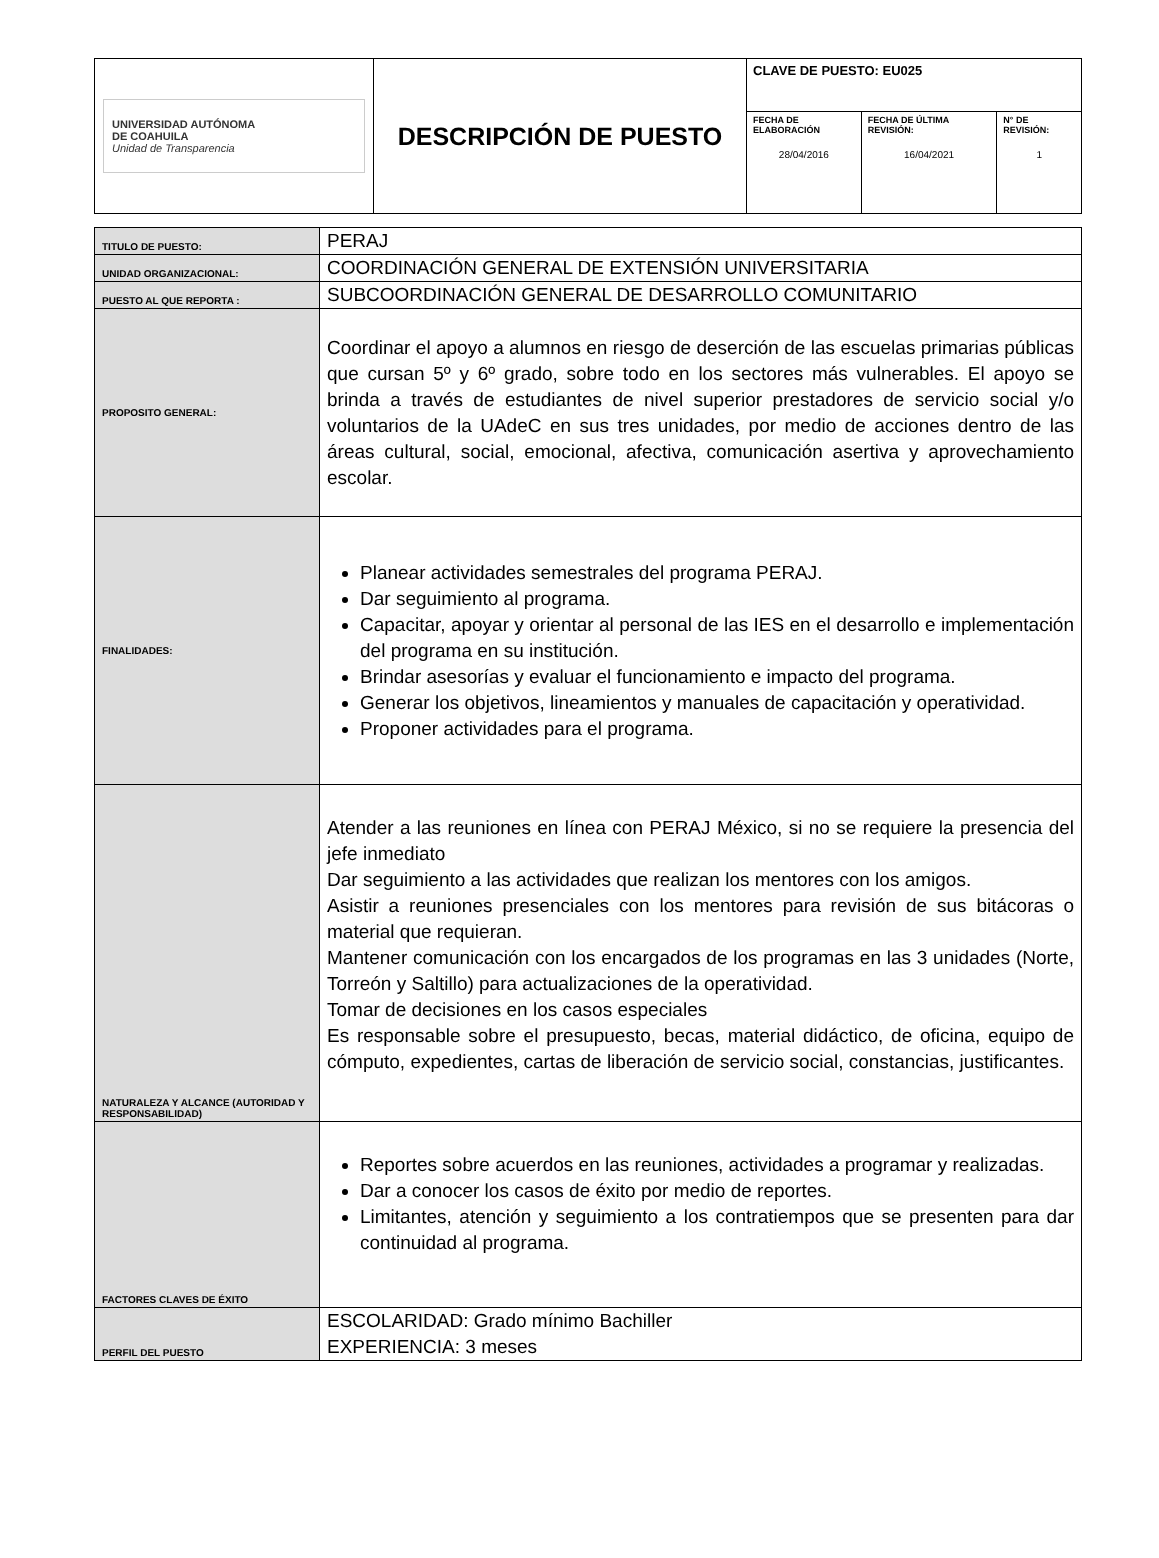| UNIVERSIDAD AUTÓNOMA DE COAHUILA Unidad de Transparencia | DESCRIPCIÓN DE PUESTO | CLAVE DE PUESTO: EU025 | | |
| | | FECHA DE ELABORACIÓN 28/04/2016 | FECHA DE ÚLTIMA REVISIÓN: 16/04/2021 | N° DE REVISIÓN: 1 |
| TITULO DE PUESTO: | PERAJ |
| UNIDAD ORGANIZACIONAL: | COORDINACIÓN GENERAL DE EXTENSIÓN UNIVERSITARIA |
| PUESTO AL QUE REPORTA : | SUBCOORDINACIÓN GENERAL DE DESARROLLO COMUNITARIO |
| PROPOSITO GENERAL: | Coordinar el apoyo a alumnos en riesgo de deserción de las escuelas primarias públicas que cursan 5º y 6º grado, sobre todo en los sectores más vulnerables. El apoyo se brinda a través de estudiantes de nivel superior prestadores de servicio social y/o voluntarios de la UAdeC en sus tres unidades, por medio de acciones dentro de las áreas cultural, social, emocional, afectiva, comunicación asertiva y aprovechamiento escolar. |
| FINALIDADES: | Planear actividades semestrales del programa PERAJ. Dar seguimiento al programa. Capacitar, apoyar y orientar al personal de las IES en el desarrollo e implementación del programa en su institución. Brindar asesorías y evaluar el funcionamiento e impacto del programa. Generar los objetivos, lineamientos y manuales de capacitación y operatividad. Proponer actividades para el programa. |
| NATURALEZA Y ALCANCE (AUTORIDAD Y RESPONSABILIDAD) | Atender a las reuniones en línea con PERAJ México, si no se requiere la presencia del jefe inmediato Dar seguimiento a las actividades que realizan los mentores con los amigos. Asistir a reuniones presenciales con los mentores para revisión de sus bitácoras o material que requieran. Mantener comunicación con los encargados de los programas en las 3 unidades (Norte, Torreón y Saltillo) para actualizaciones de la operatividad. Tomar de decisiones en los casos especiales Es responsable sobre el presupuesto, becas, material didáctico, de oficina, equipo de cómputo, expedientes, cartas de liberación de servicio social, constancias, justificantes. |
| FACTORES CLAVES DE ÉXITO | Reportes sobre acuerdos en las reuniones, actividades a programar y realizadas. Dar a conocer los casos de éxito por medio de reportes. Limitantes, atención y seguimiento a los contratiempos que se presenten para dar continuidad al programa. |
| PERFIL DEL PUESTO | ESCOLARIDAD: Grado mínimo Bachiller EXPERIENCIA: 3 meses |